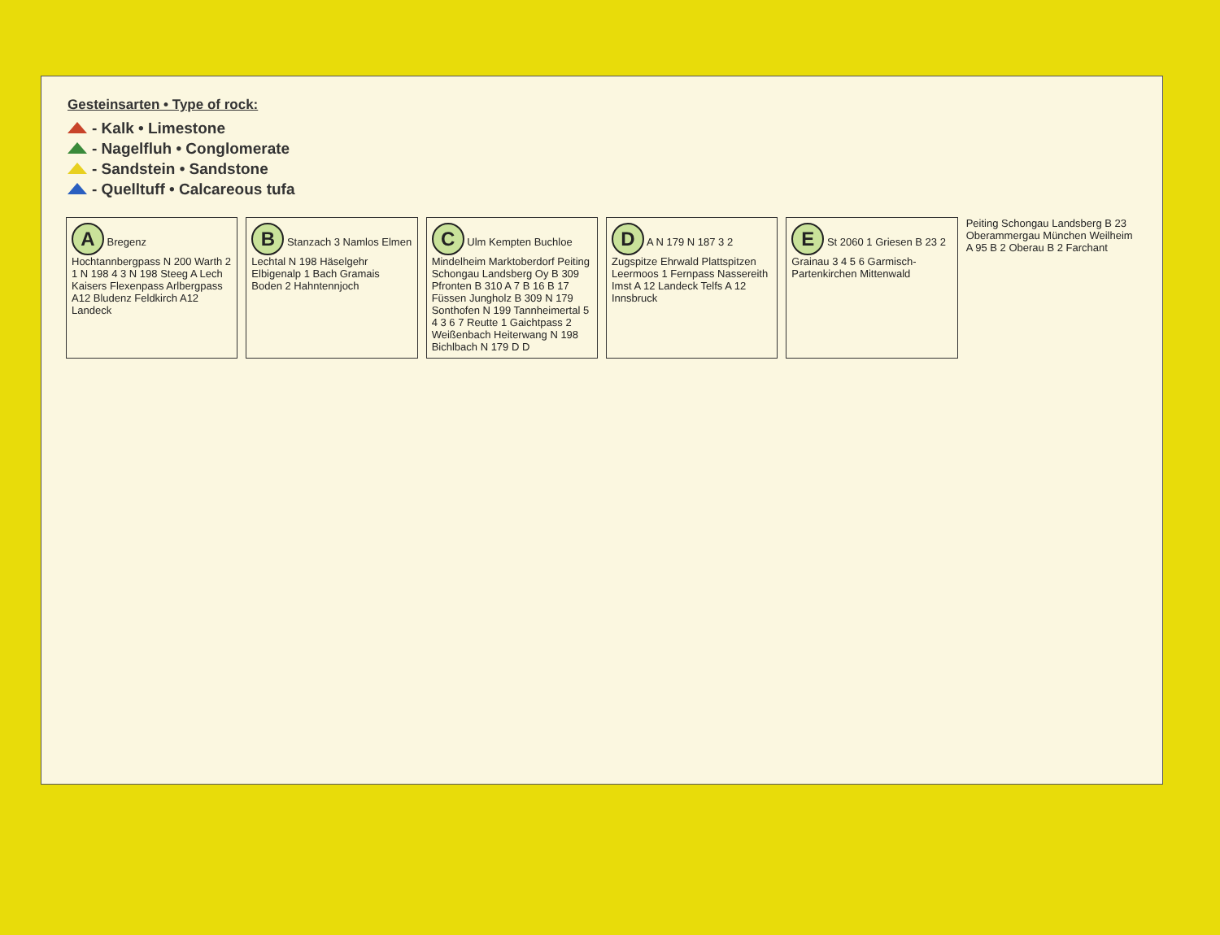Gesteinsarten • Type of rock:
- Kalk • Limestone
- Nagelfluh • Conglomerate
- Sandstein • Sandstone
- Quelltuff • Calcareous tufa
A Bregenz Hochtannbergpass N 200 Warth 2 1 N 198 4 3 N 198 Steeg A Lech Kaisers Flexenpass Arlbergpass A12 Bludenz Feldkirch A12 Landeck
B Stanzach 3 Namlos Elmen Lechtal N 198 Häselgehr Elbigenalp 1 Bach Gramais Boden 2 Hahntennjoch
C Ulm Kempten Buchloe Mindelheim Marktoberdorf Peiting Schongau Landsberg Oy B 309 Pfronten B 310 A 7 B 16 B 17 Füssen Jungholz B 309 N 179 Sonthofen N 199 Tannheimertal 5 4 3 6 7 Reutte 1 Gaichtpass 2 Weißenbach Heiterwang N 198 Bichlbach N 179 D D
D A N 179 N 187 3 2 Zugspitze Ehrwald Plattspitzen Leermoos 1 Fernpass Nassereith Imst A 12 Landeck Telfs A 12 Innsbruck
E St 2060 1 Griesen B 23 2 Grainau 3 4 5 6 Garmisch-Partenkirchen Mittenwald
Peiting Schongau Landsberg B 23 Oberammergau München Weilheim A 95 B 2 Oberau B 2 Farchant